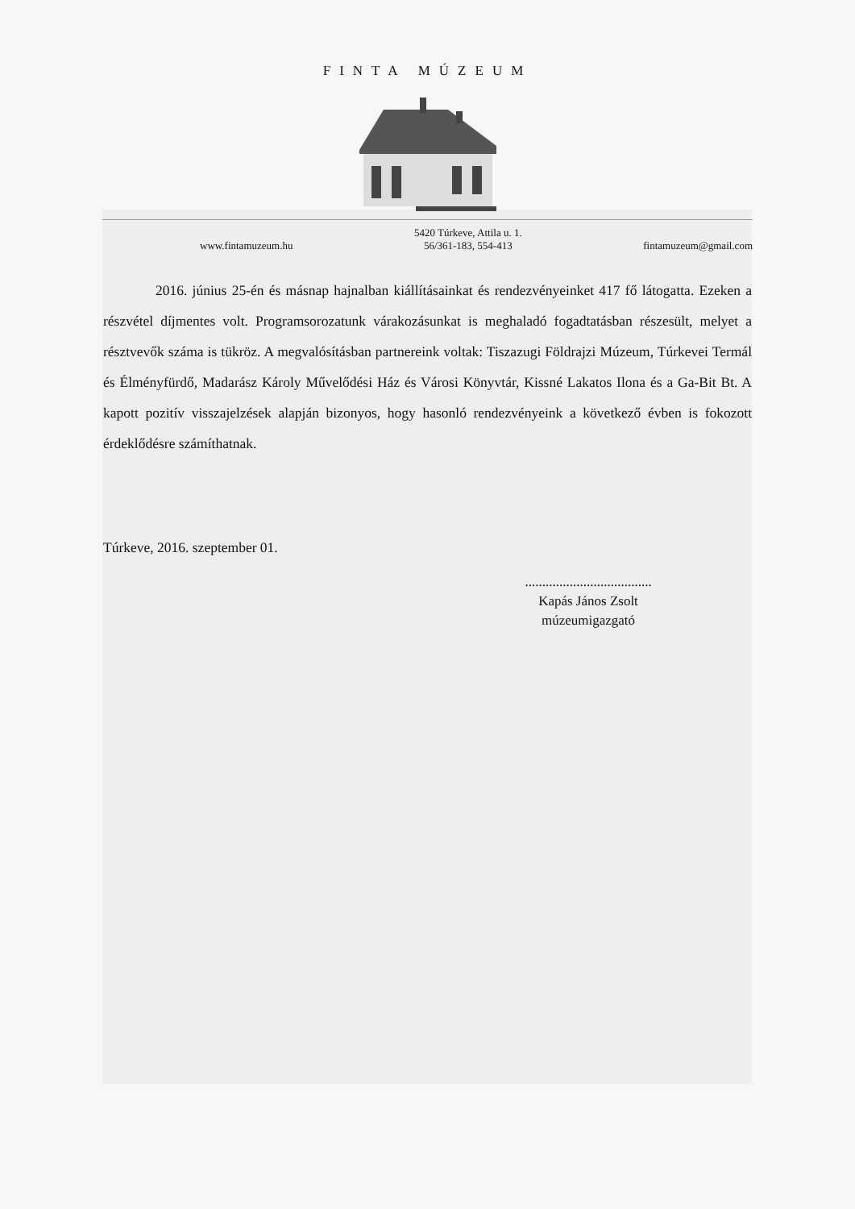FINTA MÚZEUM
www.fintamuzeum.hu 5420 Túrkeve, Attila u. 1.
56/361-183, 554-413 fintamuzeum@gmail.com
2016. június 25-én és másnap hajnalban kiállításainkat és rendezvényeinket 417 fő látogatta. Ezeken a részvétel díjmentes volt. Programsorozatunk várakozásunkat is meghaladó fogadtatásban részesült, melyet a résztvevők száma is tükröz. A megvalósításban partnereink voltak: Tiszazugi Földrajzi Múzeum, Túrkevei Termál és Élményfürdő, Madarász Károly Művelődési Ház és Városi Könyvtár, Kissné Lakatos Ilona és a Ga-Bit Bt. A kapott pozitív visszajelzések alapján bizonyos, hogy hasonló rendezvényeink a következő évben is fokozott érdeklődésre számíthatnak.
Túrkeve, 2016. szeptember 01.
.....................................
Kapás János Zsolt
múzeumigazgató